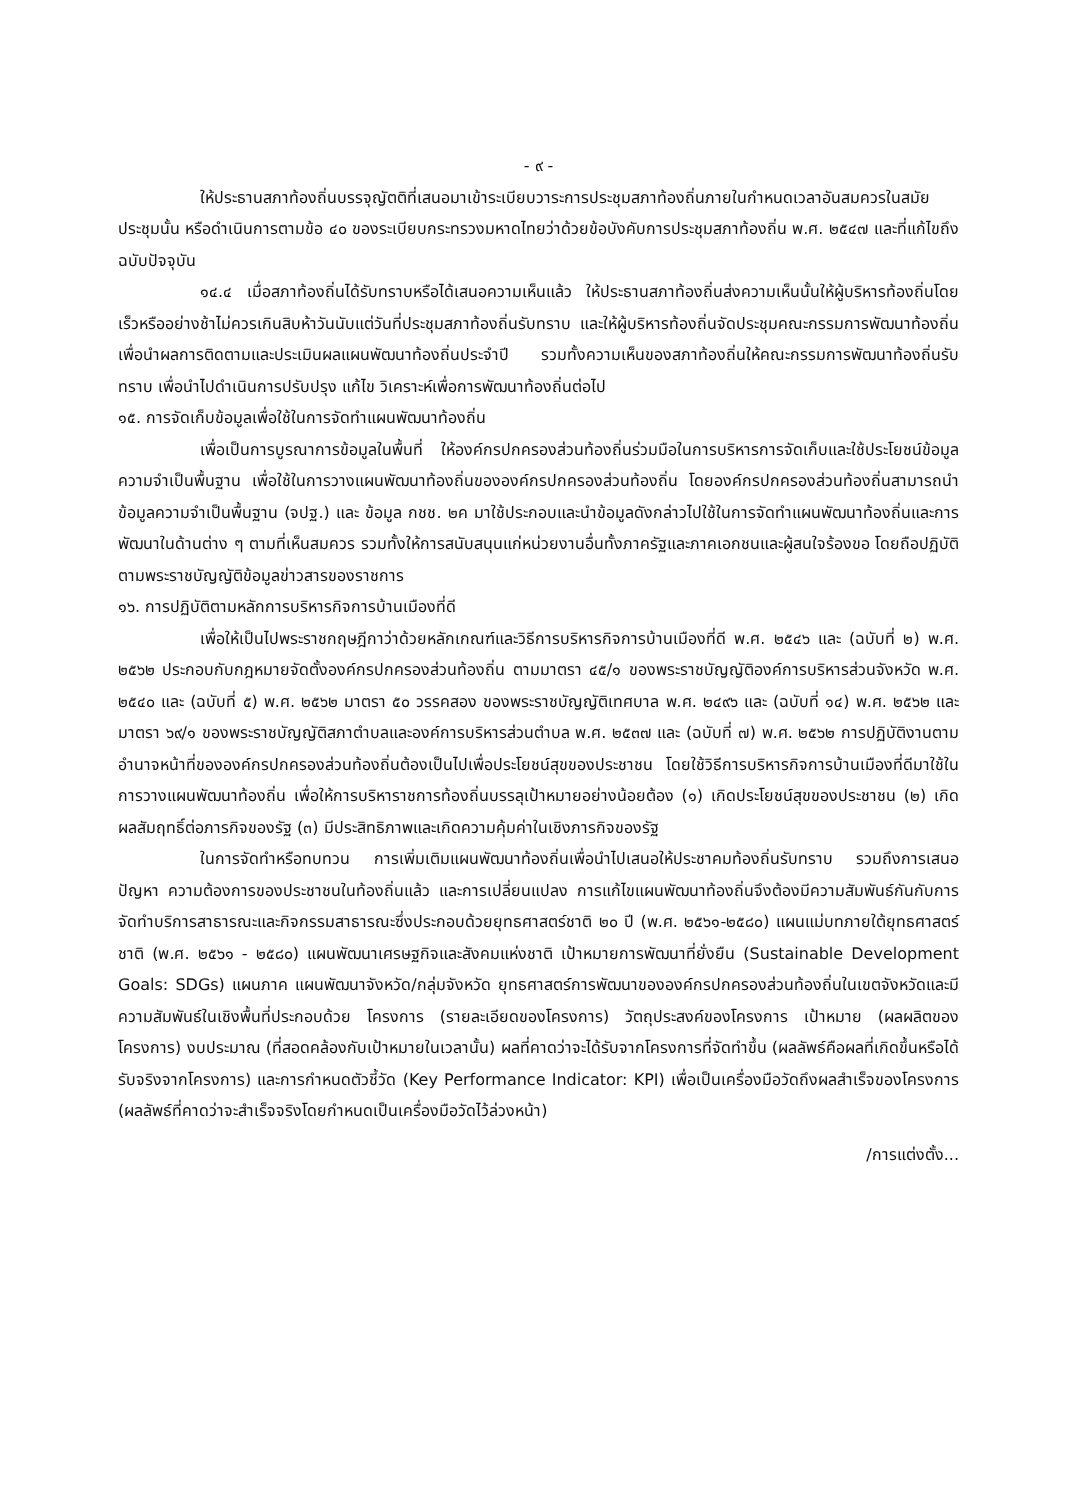- ๙ -
ให้ประธานสภาท้องถิ่นบรรจุญัตติที่เสนอมาเข้าระเบียบวาระการประชุมสภาท้องถิ่นภายในกำหนดเวลาอันสมควรในสมัยประชุมนั้น หรือดำเนินการตามข้อ ๔๐ ของระเบียบกระทรวงมหาดไทยว่าด้วยข้อบังคับการประชุมสภาท้องถิ่น พ.ศ. ๒๕๔๗ และที่แก้ไขถึงฉบับปัจจุบัน
๑๔.๔ เมื่อสภาท้องถิ่นได้รับทราบหรือได้เสนอความเห็นแล้ว ให้ประธานสภาท้องถิ่นส่งความเห็นนั้นให้ผู้บริหารท้องถิ่นโดยเร็วหรืออย่างช้าไม่ควรเกินสิบห้าวันนับแต่วันที่ประชุมสภาท้องถิ่นรับทราบ และให้ผู้บริหารท้องถิ่นจัดประชุมคณะกรรมการพัฒนาท้องถิ่นเพื่อนำผลการติดตามและประเมินผลแผนพัฒนาท้องถิ่นประจำปี รวมทั้งความเห็นของสภาท้องถิ่นให้คณะกรรมการพัฒนาท้องถิ่นรับทราบ เพื่อนำไปดำเนินการปรับปรุง แก้ไข วิเคราะห์เพื่อการพัฒนาท้องถิ่นต่อไป
๑๕. การจัดเก็บข้อมูลเพื่อใช้ในการจัดทำแผนพัฒนาท้องถิ่น
เพื่อเป็นการบูรณาการข้อมูลในพื้นที่ ให้องค์กรปกครองส่วนท้องถิ่นร่วมมือในการบริหารการจัดเก็บและใช้ประโยชน์ข้อมูลความจำเป็นพื้นฐาน เพื่อใช้ในการวางแผนพัฒนาท้องถิ่นขององค์กรปกครองส่วนท้องถิ่น โดยองค์กรปกครองส่วนท้องถิ่นสามารถนำข้อมูลความจำเป็นพื้นฐาน (จปฐ.) และ ข้อมูล กชช. ๒ค มาใช้ประกอบและนำข้อมูลดังกล่าวไปใช้ในการจัดทำแผนพัฒนาท้องถิ่นและการพัฒนาในด้านต่าง ๆ ตามที่เห็นสมควร รวมทั้งให้การสนับสนุนแก่หน่วยงานอื่นทั้งภาครัฐและภาคเอกชนและผู้สนใจร้องขอ โดยถือปฏิบัติตามพระราชบัญญัติข้อมูลข่าวสารของราชการ
๑๖. การปฏิบัติตามหลักการบริหารกิจการบ้านเมืองที่ดี
เพื่อให้เป็นไปพระราชกฤษฎีกาว่าด้วยหลักเกณฑ์และวิธีการบริหารกิจการบ้านเมืองที่ดี พ.ศ. ๒๕๔๖ และ (ฉบับที่ ๒) พ.ศ. ๒๕๖๒ ประกอบกับกฎหมายจัดตั้งองค์กรปกครองส่วนท้องถิ่น ตามมาตรา ๔๕/๑ ของพระราชบัญญัติองค์การบริหารส่วนจังหวัด พ.ศ. ๒๕๔๐ และ (ฉบับที่ ๕) พ.ศ. ๒๕๖๒ มาตรา ๕๐ วรรคสอง ของพระราชบัญญัติเทศบาล พ.ศ. ๒๔๙๖ และ (ฉบับที่ ๑๔) พ.ศ. ๒๕๖๒ และมาตรา ๖๙/๑ ของพระราชบัญญัติสภาตำบลและองค์การบริหารส่วนตำบล พ.ศ. ๒๕๓๗ และ (ฉบับที่ ๗) พ.ศ. ๒๕๖๒ การปฏิบัติงานตามอำนาจหน้าที่ขององค์กรปกครองส่วนท้องถิ่นต้องเป็นไปเพื่อประโยชน์สุขของประชาชน โดยใช้วิธีการบริหารกิจการบ้านเมืองที่ดีมาใช้ในการวางแผนพัฒนาท้องถิ่น เพื่อให้การบริหาราชการท้องถิ่นบรรลุเป้าหมายอย่างน้อยต้อง (๑) เกิดประโยชน์สุขของประชาชน (๒) เกิดผลสัมฤทธิ์ต่อภารกิจของรัฐ (๓) มีประสิทธิภาพและเกิดความคุ้มค่าในเชิงภารกิจของรัฐ
ในการจัดทำหรือทบทวน การเพิ่มเติมแผนพัฒนาท้องถิ่นเพื่อนำไปเสนอให้ประชาคมท้องถิ่นรับทราบ รวมถึงการเสนอปัญหา ความต้องการของประชาชนในท้องถิ่นแล้ว และการเปลี่ยนแปลง การแก้ไขแผนพัฒนาท้องถิ่นจึงต้องมีความสัมพันธ์กันกับการจัดทำบริการสาธารณะและกิจกรรมสาธารณะซึ่งประกอบด้วยยุทธศาสตร์ชาติ ๒๐ ปี (พ.ศ. ๒๕๖๑-๒๕๘๐) แผนแม่บทภายใต้ยุทธศาสตร์ชาติ (พ.ศ. ๒๕๖๑ - ๒๕๘๐) แผนพัฒนาเศรษฐกิจและสังคมแห่งชาติ เป้าหมายการพัฒนาที่ยั่งยืน (Sustainable Development Goals: SDGs) แผนภาค แผนพัฒนาจังหวัด/กลุ่มจังหวัด ยุทธศาสตร์การพัฒนาขององค์กรปกครองส่วนท้องถิ่นในเขตจังหวัดและมีความสัมพันธ์ในเชิงพื้นที่ประกอบด้วย โครงการ (รายละเอียดของโครงการ) วัตถุประสงค์ของโครงการ เป้าหมาย (ผลผลิตของโครงการ) งบประมาณ (ที่สอดคล้องกับเป้าหมายในเวลานั้น) ผลที่คาดว่าจะได้รับจากโครงการที่จัดทำขึ้น (ผลลัพธ์คือผลที่เกิดขึ้นหรือได้รับจริงจากโครงการ) และการกำหนดตัวชี้วัด (Key Performance Indicator: KPI) เพื่อเป็นเครื่องมือวัดถึงผลสำเร็จของโครงการ (ผลลัพธ์ที่คาดว่าจะสำเร็จจริงโดยกำหนดเป็นเครื่องมือวัดไว้ล่วงหน้า)
/การแต่งตั้ง...